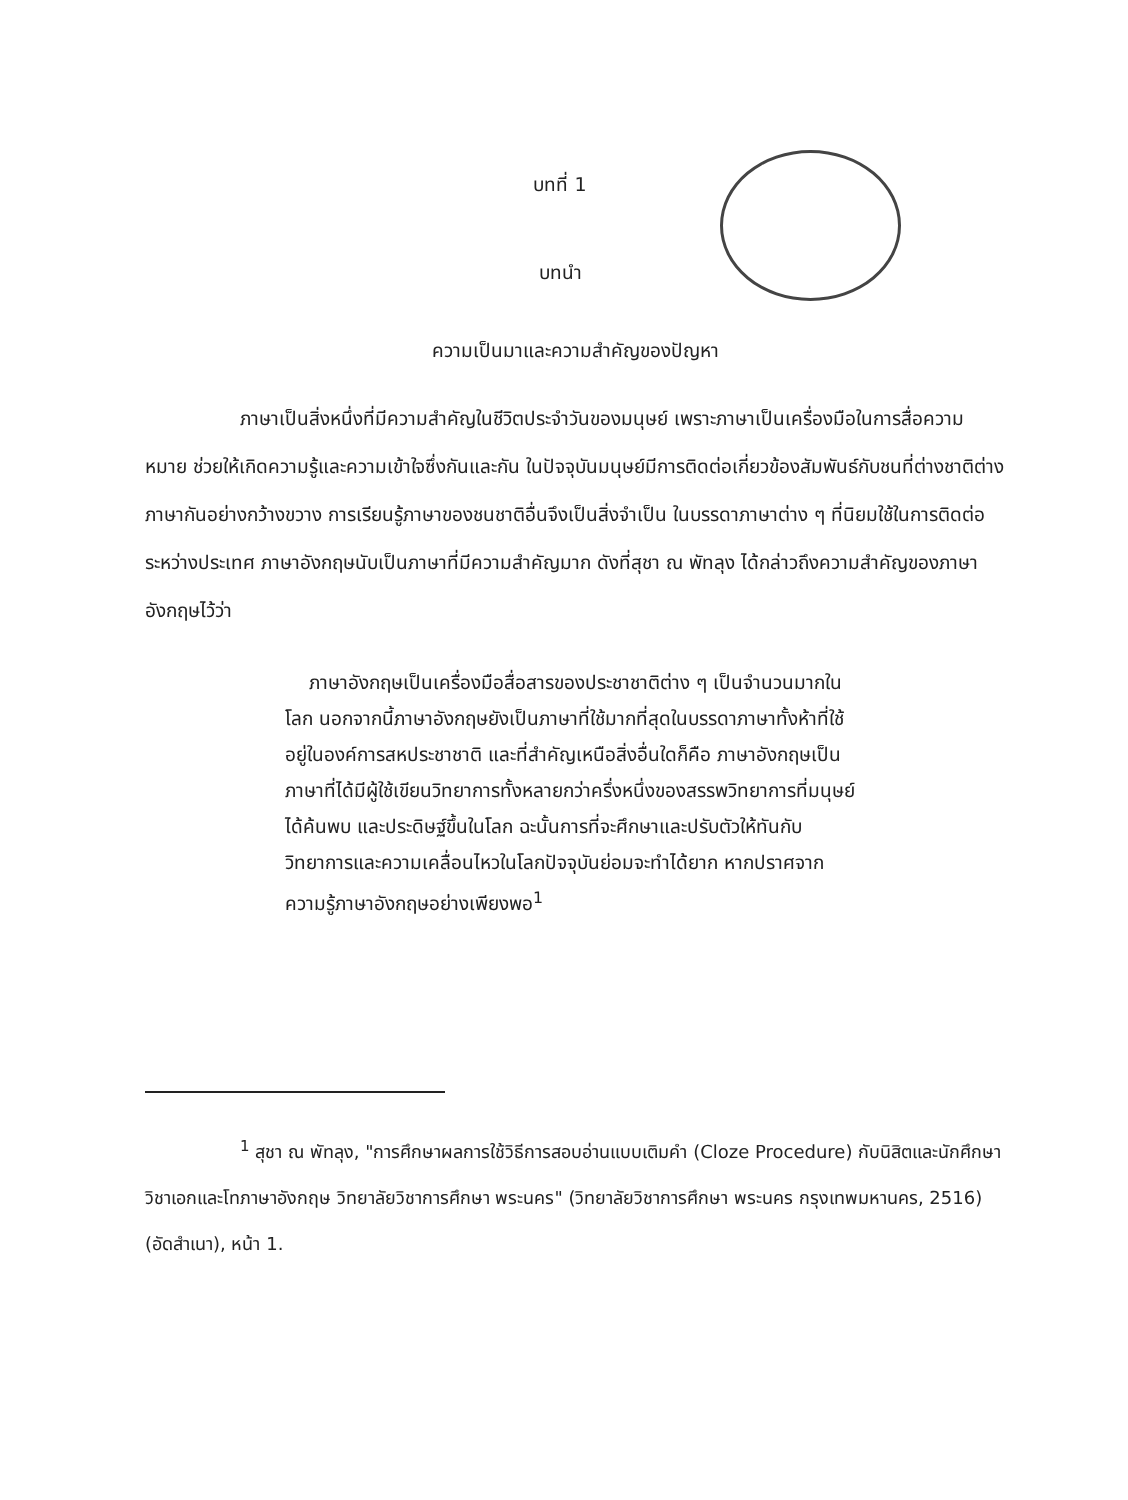บทที่ 1
บทนำ
ความเป็นมาและความสำคัญของปัญหา
ภาษาเป็นสิ่งหนึ่งที่มีความสำคัญในชีวิตประจำวันของมนุษย์ เพราะภาษาเป็นเครื่องมือในการสื่อความหมาย ช่วยให้เกิดความรู้และความเข้าใจซึ่งกันและกัน ในปัจจุบันมนุษย์มีการติดต่อเกี่ยวข้องสัมพันธ์กับชนที่ต่างชาติต่างภาษากันอย่างกว้างขวาง การเรียนรู้ภาษาของชนชาติอื่นจึงเป็นสิ่งจำเป็น ในบรรดาภาษาต่าง ๆ ที่นิยมใช้ในการติดต่อระหว่างประเทศ ภาษาอังกฤษนับเป็นภาษาที่มีความสำคัญมาก ดังที่สุชา ณ พัทลุง ได้กล่าวถึงความสำคัญของภาษาอังกฤษไว้ว่า
ภาษาอังกฤษเป็นเครื่องมือสื่อสารของประชาชาติต่าง ๆ เป็นจำนวนมากในโลก นอกจากนี้ภาษาอังกฤษยังเป็นภาษาที่ใช้มากที่สุดในบรรดาภาษาทั้งห้าที่ใช้อยู่ในองค์การสหประชาชาติ และที่สำคัญเหนือสิ่งอื่นใดก็คือ ภาษาอังกฤษเป็นภาษาที่ได้มีผู้ใช้เขียนวิทยาการทั้งหลายกว่าครึ่งหนึ่งของสรรพวิทยาการที่มนุษย์ได้ค้นพบ และประดิษฐ์ขึ้นในโลก ฉะนั้นการที่จะศึกษาและปรับตัวให้ทันกับวิทยาการและความเคลื่อนไหวในโลกปัจจุบันย่อมจะทำได้ยาก หากปราศจากความรู้ภาษาอังกฤษอย่างเพียงพอ<sup>1</sup>
<sup>1</sup> สุชา ณ พัทลุง, "การศึกษาผลการใช้วิธีการสอบอ่านแบบเติมคำ (Cloze Procedure) กับนิสิตและนักศึกษาวิชาเอกและโทภาษาอังกฤษ วิทยาลัยวิชาการศึกษา พระนคร" (วิทยาลัยวิชาการศึกษา พระนคร กรุงเทพมหานคร, 2516) (อัดสำเนา), หน้า 1.